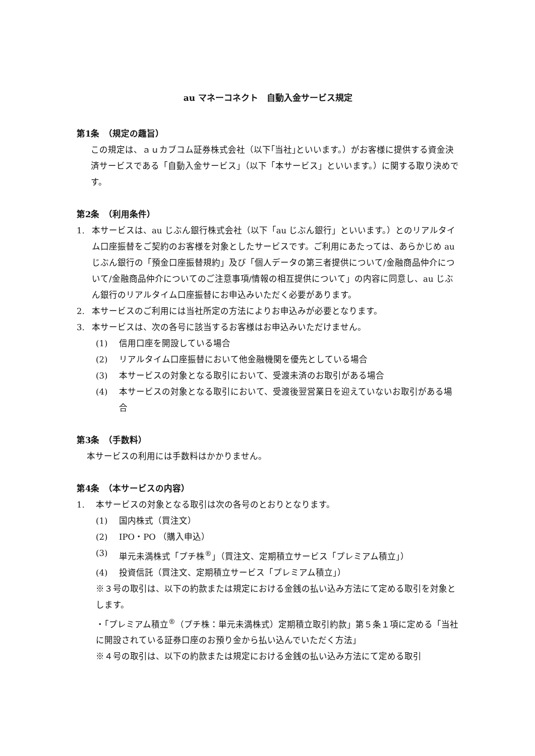au マネーコネクト　自動入金サービス規定
第1条　（規定の趣旨）
この規定は、ａｕカブコム証券株式会社（以下｢当社｣といいます。）がお客様に提供する資金決済サービスである「自動入金サービス」（以下「本サービス」といいます。）に関する取り決めです。
第2条　（利用条件）
1. 本サービスは、au じぶん銀行株式会社（以下「au じぶん銀行」といいます。）とのリアルタイム口座振替をご契約のお客様を対象としたサービスです。ご利用にあたっては、あらかじめ au じぶん銀行の「預金口座振替規約」及び「個人データの第三者提供について/金融商品仲介について/金融商品仲介についてのご注意事項/情報の相互提供について」の内容に同意し、au じぶん銀行のリアルタイム口座振替にお申込みいただく必要があります。
2. 本サービスのご利用には当社所定の方法によりお申込みが必要となります。
3. 本サービスは、次の各号に該当するお客様はお申込みいただけません。
(1) 信用口座を開設している場合
(2) リアルタイム口座振替において他金融機関を優先としている場合
(3) 本サービスの対象となる取引において、受渡未済のお取引がある場合
(4) 本サービスの対象となる取引において、受渡後翌営業日を迎えていないお取引がある場合
第3条　（手数料）
本サービスの利用には手数料はかかりません。
第4条　（本サービスの内容）
1. 本サービスの対象となる取引は次の各号のとおりとなります。
(1) 国内株式（買注文）
(2) IPO・PO （購入申込）
(3) 単元未満株式「プチ株<sup>®</sup>」（買注文、定期積立サービス「プレミアム積立」）
(4) 投資信託（買注文、定期積立サービス「プレミアム積立」）
※３号の取引は、以下の約款または規定における金銭の払い込み方法にて定める取引を対象とします。
・「プレミアム積立<sup>®</sup>（プチ株：単元未満株式）定期積立取引約款」第５条１項に定める「当社に開設されている証券口座のお預り金から払い込んでいただく方法」
※４号の取引は、以下の約款または規定における金銭の払い込み方法にて定める取引